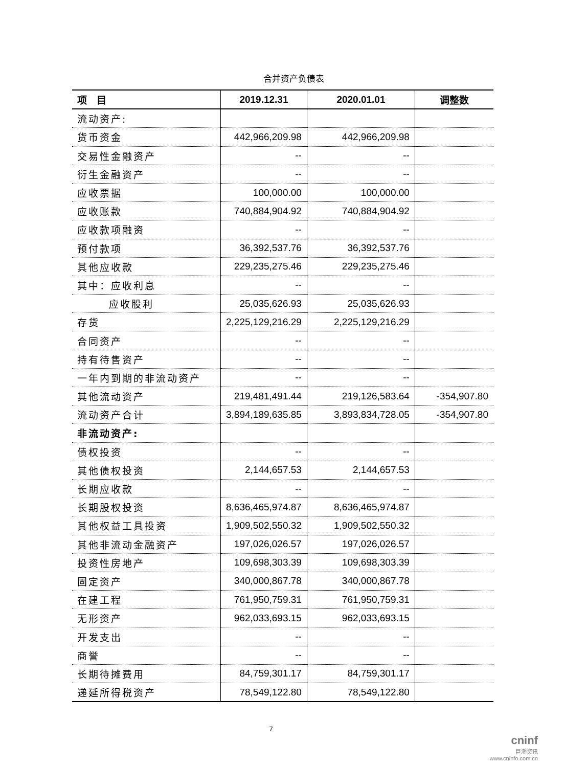合并资产负债表
| 项 目 | 2019.12.31 | 2020.01.01 | 调整数 |
| --- | --- | --- | --- |
| 流动资产: | | | |
| 货币资金 | 442,966,209.98 | 442,966,209.98 | |
| 交易性金融资产 | -- | -- | |
| 衍生金融资产 | -- | -- | |
| 应收票据 | 100,000.00 | 100,000.00 | |
| 应收账款 | 740,884,904.92 | 740,884,904.92 | |
| 应收款项融资 | -- | -- | |
| 预付款项 | 36,392,537.76 | 36,392,537.76 | |
| 其他应收款 | 229,235,275.46 | 229,235,275.46 | |
| 其中：应收利息 | -- | -- | |
| 应收股利 | 25,035,626.93 | 25,035,626.93 | |
| 存货 | 2,225,129,216.29 | 2,225,129,216.29 | |
| 合同资产 | -- | -- | |
| 持有待售资产 | -- | -- | |
| 一年内到期的非流动资产 | -- | -- | |
| 其他流动资产 | 219,481,491.44 | 219,126,583.64 | -354,907.80 |
| 流动资产合计 | 3,894,189,635.85 | 3,893,834,728.05 | -354,907.80 |
| 非流动资产: | | | |
| 债权投资 | -- | -- | |
| 其他债权投资 | 2,144,657.53 | 2,144,657.53 | |
| 长期应收款 | -- | -- | |
| 长期股权投资 | 8,636,465,974.87 | 8,636,465,974.87 | |
| 其他权益工具投资 | 1,909,502,550.32 | 1,909,502,550.32 | |
| 其他非流动金融资产 | 197,026,026.57 | 197,026,026.57 | |
| 投资性房地产 | 109,698,303.39 | 109,698,303.39 | |
| 固定资产 | 340,000,867.78 | 340,000,867.78 | |
| 在建工程 | 761,950,759.31 | 761,950,759.31 | |
| 无形资产 | 962,033,693.15 | 962,033,693.15 | |
| 开发支出 | -- | -- | |
| 商誉 | -- | -- | |
| 长期待摊费用 | 84,759,301.17 | 84,759,301.17 | |
| 递延所得税资产 | 78,549,122.80 | 78,549,122.80 | |
7
cninf
巨潮资讯
www.cninfo.com.cn